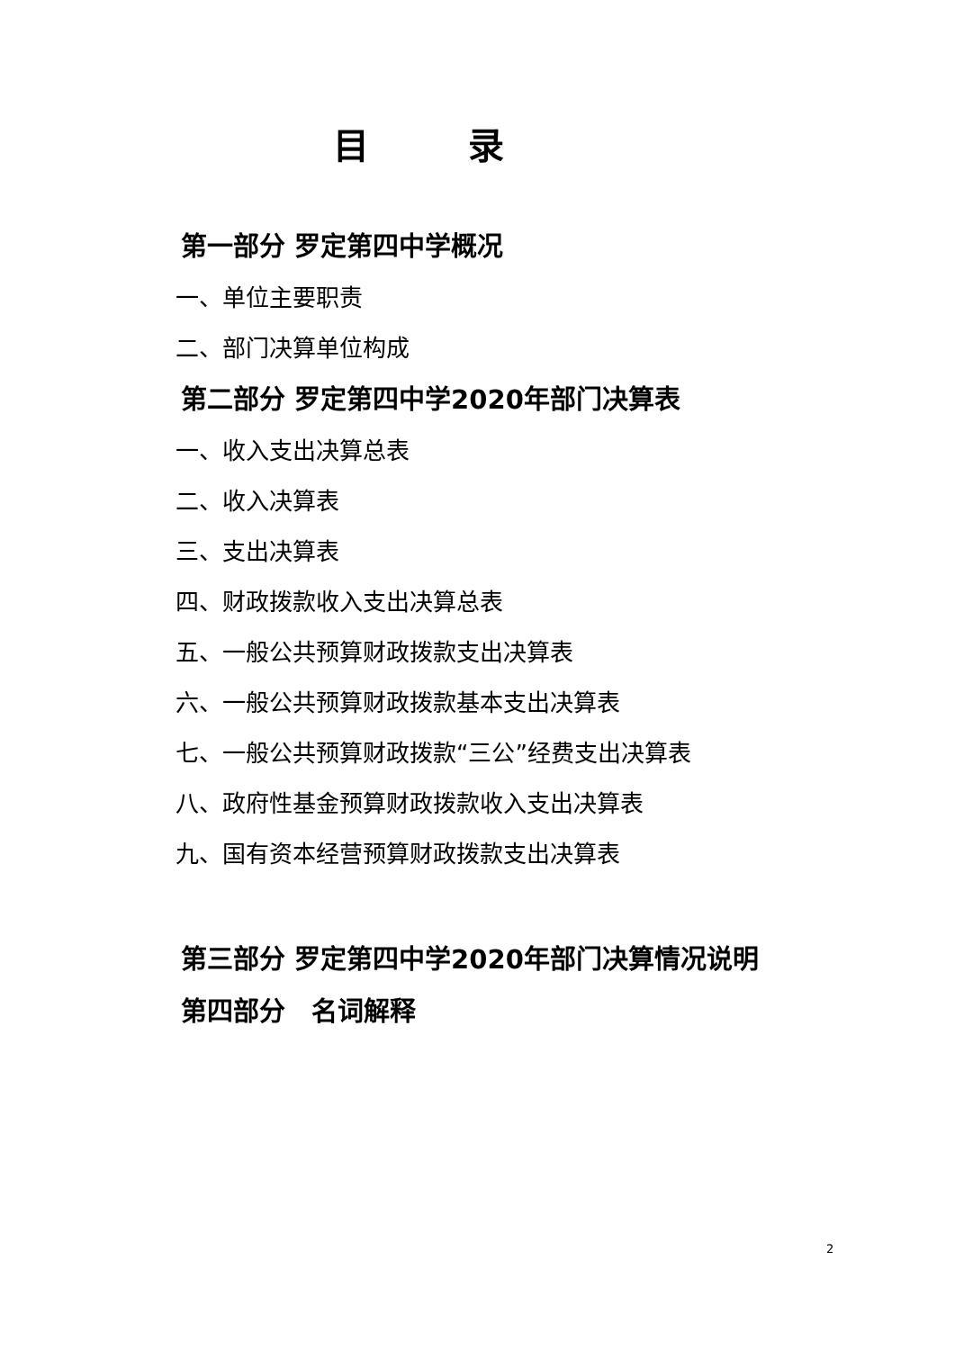目录
第一部分 罗定第四中学概况
一、单位主要职责
二、部门决算单位构成
第二部分 罗定第四中学2020年部门决算表
一、收入支出决算总表
二、收入决算表
三、支出决算表
四、财政拨款收入支出决算总表
五、一般公共预算财政拨款支出决算表
六、一般公共预算财政拨款基本支出决算表
七、一般公共预算财政拨款“三公”经费支出决算表
八、政府性基金预算财政拨款收入支出决算表
九、国有资本经营预算财政拨款支出决算表
第三部分 罗定第四中学2020年部门决算情况说明
第四部分　名词解释
2